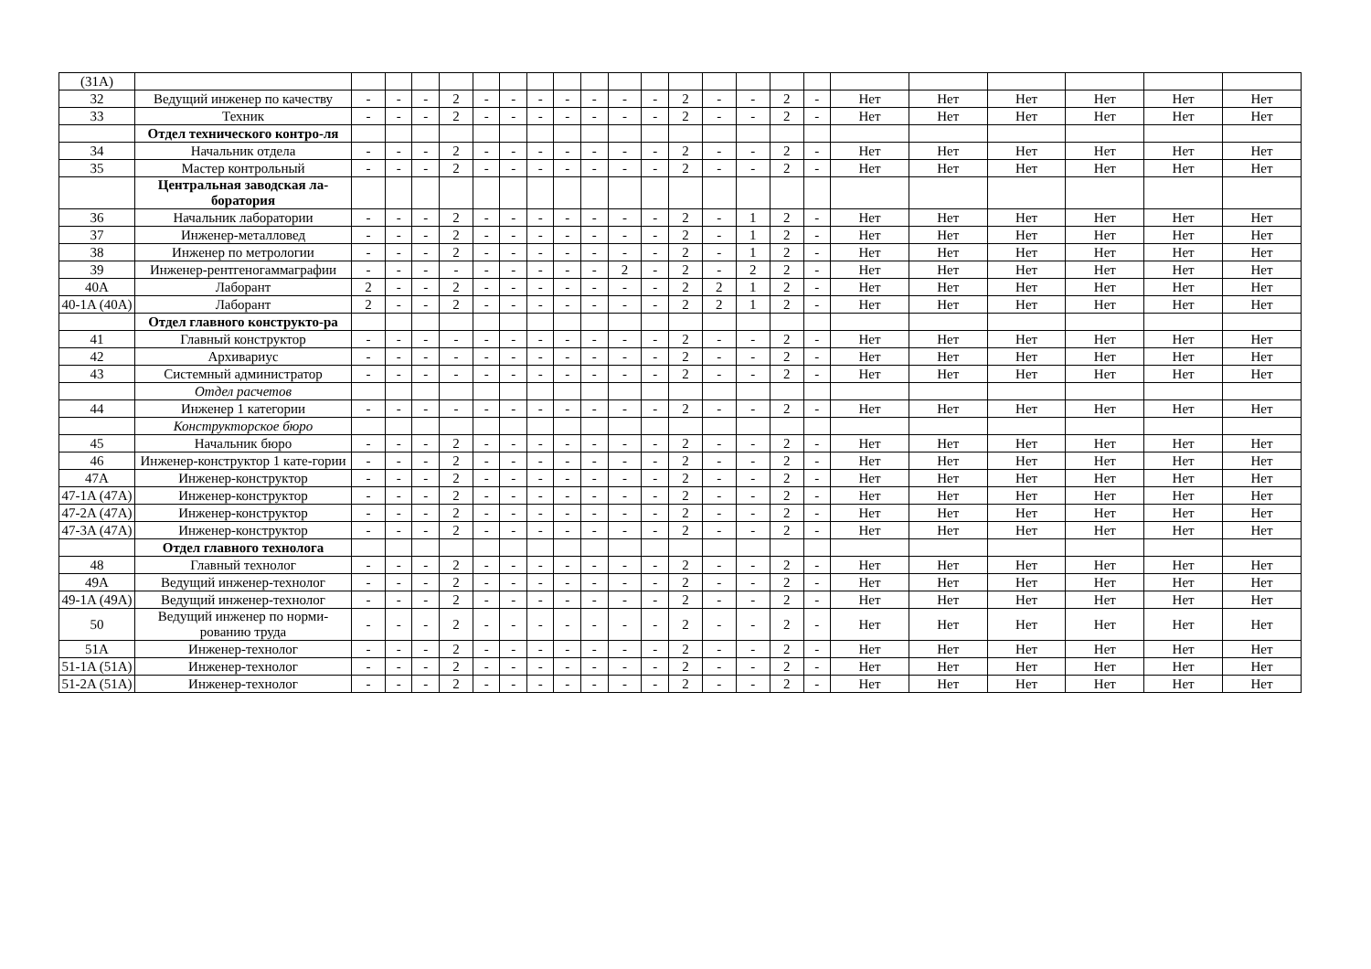| (31A) | | | | | | | | | | | | | | | | | | | | | | | |
| 32 | Ведущий инженер по качеству | - | - | - | 2 | - | - | - | - | - | - | - | 2 | - | - | 2 | - | Нет | Нет | Нет | Нет | Нет | Нет |
| 33 | Техник | - | - | - | 2 | - | - | - | - | - | - | - | 2 | - | - | 2 | - | Нет | Нет | Нет | Нет | Нет | Нет |
| | Отдел технического контро-ля | | | | | | | | | | | | | | | | | | | | | | |
| 34 | Начальник отдела | - | - | - | 2 | - | - | - | - | - | - | - | 2 | - | - | 2 | - | Нет | Нет | Нет | Нет | Нет | Нет |
| 35 | Мастер контрольный | - | - | - | 2 | - | - | - | - | - | - | - | 2 | - | - | 2 | - | Нет | Нет | Нет | Нет | Нет | Нет |
| | Центральная заводская ла-боратория | | | | | | | | | | | | | | | | | | | | | | |
| 36 | Начальник лаборатории | - | - | - | 2 | - | - | - | - | - | - | - | 2 | - | 1 | 2 | - | Нет | Нет | Нет | Нет | Нет | Нет |
| 37 | Инженер-металловед | - | - | - | 2 | - | - | - | - | - | - | - | 2 | - | 1 | 2 | - | Нет | Нет | Нет | Нет | Нет | Нет |
| 38 | Инженер по метрологии | - | - | - | 2 | - | - | - | - | - | - | - | 2 | - | 1 | 2 | - | Нет | Нет | Нет | Нет | Нет | Нет |
| 39 | Инженер-рентгеногаммаграфии | - | - | - | - | - | - | - | - | - | 2 | - | 2 | - | 2 | 2 | - | Нет | Нет | Нет | Нет | Нет | Нет |
| 40A | Лаборант | 2 | - | - | 2 | - | - | - | - | - | - | - | 2 | 2 | 1 | 2 | - | Нет | Нет | Нет | Нет | Нет | Нет |
| 40-1A (40A) | Лаборант | 2 | - | - | 2 | - | - | - | - | - | - | - | 2 | 2 | 1 | 2 | - | Нет | Нет | Нет | Нет | Нет | Нет |
| | Отдел главного конструкто-ра | | | | | | | | | | | | | | | | | | | | | | |
| 41 | Главный конструктор | - | - | - | - | - | - | - | - | - | - | - | 2 | - | - | 2 | - | Нет | Нет | Нет | Нет | Нет | Нет |
| 42 | Архивариус | - | - | - | - | - | - | - | - | - | - | - | 2 | - | - | 2 | - | Нет | Нет | Нет | Нет | Нет | Нет |
| 43 | Системный администратор | - | - | - | - | - | - | - | - | - | - | - | 2 | - | - | 2 | - | Нет | Нет | Нет | Нет | Нет | Нет |
| | Отдел расчетов | | | | | | | | | | | | | | | | | | | | | | |
| 44 | Инженер 1 категории | - | - | - | - | - | - | - | - | - | - | - | 2 | - | - | 2 | - | Нет | Нет | Нет | Нет | Нет | Нет |
| | Конструкторское бюро | | | | | | | | | | | | | | | | | | | | | | |
| 45 | Начальник бюро | - | - | - | 2 | - | - | - | - | - | - | - | 2 | - | - | 2 | - | Нет | Нет | Нет | Нет | Нет | Нет |
| 46 | Инженер-конструктор 1 кате-гории | - | - | - | 2 | - | - | - | - | - | - | - | 2 | - | - | 2 | - | Нет | Нет | Нет | Нет | Нет | Нет |
| 47A | Инженер-конструктор | - | - | - | 2 | - | - | - | - | - | - | - | 2 | - | - | 2 | - | Нет | Нет | Нет | Нет | Нет | Нет |
| 47-1A (47A) | Инженер-конструктор | - | - | - | 2 | - | - | - | - | - | - | - | 2 | - | - | 2 | - | Нет | Нет | Нет | Нет | Нет | Нет |
| 47-2A (47A) | Инженер-конструктор | - | - | - | 2 | - | - | - | - | - | - | - | 2 | - | - | 2 | - | Нет | Нет | Нет | Нет | Нет | Нет |
| 47-3A (47A) | Инженер-конструктор | - | - | - | 2 | - | - | - | - | - | - | - | 2 | - | - | 2 | - | Нет | Нет | Нет | Нет | Нет | Нет |
| | Отдел главного технолога | | | | | | | | | | | | | | | | | | | | | | |
| 48 | Главный технолог | - | - | - | 2 | - | - | - | - | - | - | - | 2 | - | - | 2 | - | Нет | Нет | Нет | Нет | Нет | Нет |
| 49A | Ведущий инженер-технолог | - | - | - | 2 | - | - | - | - | - | - | - | 2 | - | - | 2 | - | Нет | Нет | Нет | Нет | Нет | Нет |
| 49-1A (49A) | Ведущий инженер-технолог | - | - | - | 2 | - | - | - | - | - | - | - | 2 | - | - | 2 | - | Нет | Нет | Нет | Нет | Нет | Нет |
| 50 | Ведущий инженер по норми-рованию труда | - | - | - | 2 | - | - | - | - | - | - | - | 2 | - | - | 2 | - | Нет | Нет | Нет | Нет | Нет | Нет |
| 51A | Инженер-технолог | - | - | - | 2 | - | - | - | - | - | - | - | 2 | - | - | 2 | - | Нет | Нет | Нет | Нет | Нет | Нет |
| 51-1A (51A) | Инженер-технолог | - | - | - | 2 | - | - | - | - | - | - | - | 2 | - | - | 2 | - | Нет | Нет | Нет | Нет | Нет | Нет |
| 51-2A (51A) | Инженер-технолог | - | - | - | 2 | - | - | - | - | - | - | - | 2 | - | - | 2 | - | Нет | Нет | Нет | Нет | Нет | Нет |